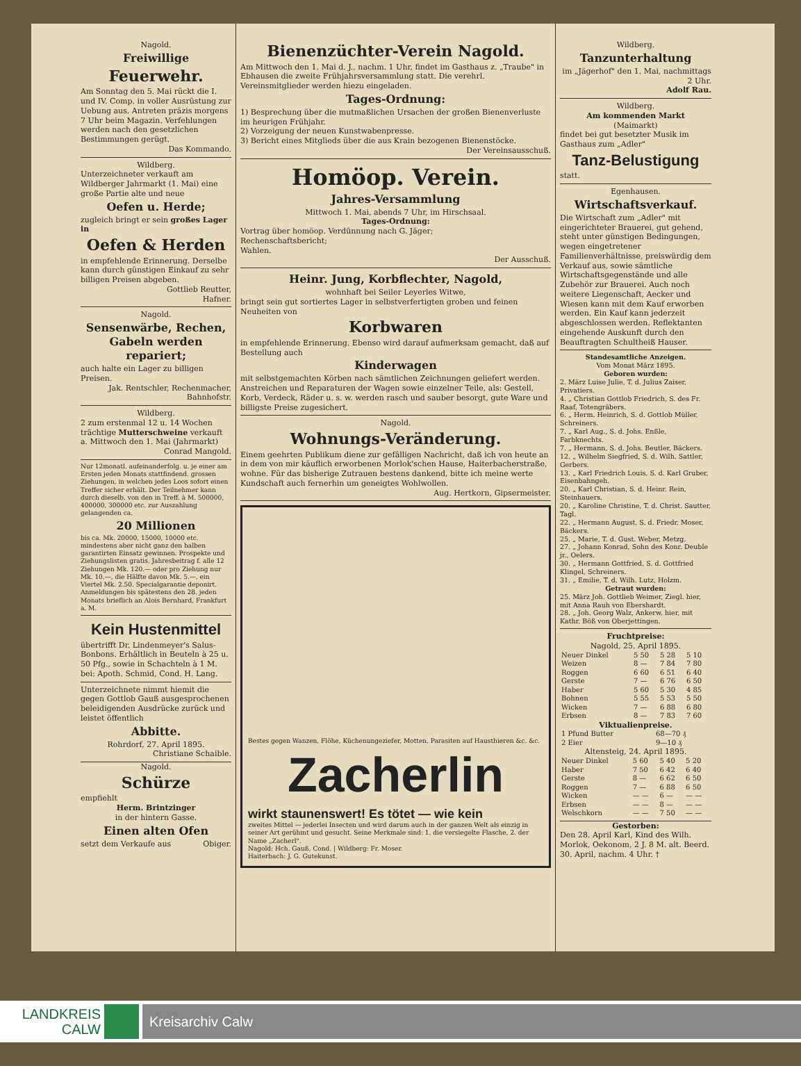Nagold.
Freiwillige
Feuerwehr.
Am Sonntag den 5. Mai rückt die I. und IV. Comp. in voller Ausrüstung zur Uebung aus. Antreten präzis morgens 7 Uhr beim Magazin. Verfehlungen werden nach den gesetzlichen Bestimmungen gerügt.
Das Kommando.
Wildberg.
Unterzeichneter verkauft am Wildberger Jahrmarkt (1. Mai) eine große Partie alte und neue
Oefen u. Herde;
zugleich bringt er sein großes Lager in
Oefen & Herden
in empfehlende Erinnerung. Derselbe kann durch günstigen Einkauf zu sehr billigen Preisen abgeben.
Gottlieb Reutter,
Hafner.
Nagold.
Sensenwärbe, Rechen, Gabeln werden repariert;
auch halte ein Lager zu billigen Preisen.
Jak. Rentschler, Rechenmacher, Bahnhofstr.
Wildberg.
2 zum erstenmal 12 u. 14 Wochen trächtige Mutterschweine verkauft a. Mittwoch den 1. Mai (Jahrmarkt)
Conrad Mangold.
Nur 12monatl. aufeinanderfolg. u. je einer am Ersten jeden Monats stattfindend. grossen Ziehungen, in welchen jedes Loos sofort einen Treffer sicher erhält. Der Teilnehmer kann durch dieselb. von den in Treff. à M. 500000, 400000, 300000 etc. zur Auszahlung gelangenden ca.
20 Millionen
bis ca. Mk. 20000, 15000, 10000 etc. mindestens aber nicht ganz den halben garantirten Einsatz gewinnen. Prospekte und Ziehungslisten gratis. Jahresbeitrag f. alle 12 Ziehungen Mk. 120.— oder pro Ziehung nur Mk. 10.—, die Hälfte davon Mk. 5.—, ein Viertel Mk. 2.50. Specialgarantie deponirt. Anmeldungen bis spätestens den 28. jeden Monats brieflich an Alois Bernhard, Frankfurt a. M.
Kein Hustenmittel
übertrifft Dr. Lindenmeyer's Salus-Bonbons. Erhältlich in Beuteln à 25 u. 50 Pfg., sowie in Schachteln à 1 M. bei: Apoth. Schmid, Cond. H. Lang.
Unterzeichnete nimmt hiemit die gegen Gottlob Gauß ausgesprochenen beleidigenden Ausdrücke zurück und leistet öffentlich
Abbitte.
Rohrdorf, 27. April 1895.
Christiane Schaible.
Nagold.
Schürze
empfiehlt
Herm. Brintzinger
in der hintern Gasse.
Einen alten Ofen
setzt dem Verkaufe aus Obiger.
Bienenzüchter-Verein Nagold.
Am Mittwoch den 1. Mai d. J., nachm. 1 Uhr, findet im Gasthaus z. „Traube" in Ebhausen die zweite Frühjahrsversammlung statt. Die verehrl. Vereinsmitglieder werden hiezu eingeladen.
Tages-Ordnung:
1) Besprechung über die mutmaßlichen Ursachen der großen Bienenverluste im heurigen Frühjahr.
2) Vorzeigung der neuen Kunstwabenpresse.
3) Bericht eines Mitglieds über die aus Krain bezogenen Bienenstöcke.
Der Vereinsausschuß.
Homöop. Verein.
Jahres-Versammlung
Mittwoch 1. Mai, abends 7 Uhr, im Hirschsaal.
Tages-Ordnung:
Vortrag über homöop. Verdünnung nach G. Jäger;
Rechenschaftsbericht;
Wahlen.
Der Ausschuß.
Heinr. Jung, Korbflechter, Nagold,
wohnhaft bei Seiler Leyerles Witwe,
bringt sein gut sortiertes Lager in selbstverfertigten groben und feinen Neuheiten von
Korbwaren
in empfehlende Erinnerung. Ebenso wird darauf aufmerksam gemacht, daß auf Bestellung auch
Kinderwagen
mit selbstgemachten Körben nach sämtlichen Zeichnungen geliefert werden. Anstreichen und Reparaturen der Wagen sowie einzelner Teile, als: Gestell, Korb, Verdeck, Räder u. s. w. werden rasch und sauber besorgt, gute Ware und billigste Preise zugesichert.
Nagold.
Wohnungs-Veränderung.
Einem geehrten Publikum diene zur gefälligen Nachricht, daß ich von heute an in dem von mir käuflich erworbenen Morlok'schen Hause, Haiterbacherstraße, wohne. Für das bisherige Zutrauen bestens dankend, bitte ich meine werte Kundschaft auch fernerhin um geneigtes Wohlwollen.
Aug. Hertkorn, Gipsermeister.
Bestes gegen Wanzen, Flöhe, Küchenungeziefer, Motten, Parasiten auf Hausthieren &c. &c.
Zacherlin
wirkt staunenswert! Es tötet — wie kein
zweites Mittel — jederlei Insecten und wird darum auch in der ganzen Welt als einzig in seiner Art gerühmt und gesucht. Seine Merkmale sind: 1. die versiegelte Flasche, 2. der Name „Zacherl".
Nagold: Hch. Gauß, Cond. | Wildberg: Fr. Moser.
Haiterbach: J. G. Gutekunst.
Wildberg.
Tanzunterhaltung
im „Jägerhof" den 1. Mai, nachmittags 2 Uhr.
Adolf Rau.
Wildberg.
Am kommenden Markt
(Maimarkt)
findet bei gut besetzter Musik im Gasthaus zum „Adler"
Tanz-Belustigung
statt.
Egenhausen.
Wirtschaftsverkauf.
Die Wirtschaft zum „Adler" mit eingerichteter Brauerei, gut gehend, steht unter günstigen Bedingungen, wegen eingetretener Familienverhältnisse, preiswürdig dem Verkauf aus, sowie sämtliche Wirtschaftsgegenstände und alle Zubehör zur Brauerei. Auch noch weitere Liegenschaft, Aecker und Wiesen kann mit dem Kauf erworben werden. Ein Kauf kann jederzeit abgeschlossen werden. Reflektanten eingehende Auskunft durch den Beauftragten Schultheiß Hauser.
Standesamtliche Anzeigen.
Vom Monat März 1895.
Geboren wurden:
2. März Luise Julie, T. d. Julius Zaiser, Privatiers.
4. „ Christian Gottlob Friedrich, S. des Fr. Raaf, Totengräbers.
6. „ Herm. Heinrich, S. d. Gottlob Müller, Schreiners.
7. „ Karl Aug., S. d. Johs. Enßle, Farbknechts.
7. „ Hermann, S. d. Johs. Beutler, Bäckers.
12. „ Wilhelm Siegfried, S. d. Wilh. Sattler, Gerbers.
13. „ Karl Friedrich Louis, S. d. Karl Gruber, Eisenbahngeh.
20. „ Karl Christian, S. d. Heinr. Rein, Steinhauers.
20. „ Karoline Christine, T. d. Christ. Sautter, Tagl.
22. „ Hermann August, S. d. Friedr. Moser, Bäckers.
25. „ Marie, T. d. Gust. Weber, Metzg.
27. „ Johann Konrad, Sohn des Konr. Deuble jr., Oelers.
30. „ Hermann Gottfried, S. d. Gottfried Klingel, Schreiners.
31. „ Emilie, T. d. Wilh. Lutz, Holzm.
Getraut wurden:
25. März Joh. Gottlieb Weimer, Ziegl. hier, mit Anna Rauh von Ebershardt.
28. „ Joh. Georg Walz, Ankerw. hier, mit Kathr. Böß von Oberjettingen.
Fruchtpreise:
Nagold, 25. April 1895.
| Neuer Dinkel | 5 50 | 5 28 | 5 10 |
| Weizen | 8 — | 7 84 | 7 80 |
| Roggen | 6 60 | 6 51 | 6 40 |
| Gerste | 7 — | 6 76 | 6 50 |
| Haber | 5 60 | 5 30 | 4 85 |
| Bohnen | 5 55 | 5 53 | 5 50 |
| Wicken | 7 — | 6 88 | 6 80 |
| Erbsen | 8 — | 7 83 | 7 60 |
Viktualienpreise.
| 1 Pfund Butter | 68—70 ₰ |
| 2 Eier | 9—10 ₰ |
Altensteig, 24. April 1895.
| Neuer Dinkel | 5 60 | 5 40 | 5 20 |
| Haber | 7 50 | 6 42 | 6 40 |
| Gerste | 8 — | 6 62 | 6 50 |
| Roggen | 7 — | 6 88 | 6 50 |
| Wicken | — — | 6 — | — — |
| Erbsen | — — | 8 — | — — |
| Welschkorn | — — | 7 50 | — — |
Gestorben:
Den 28. April Karl, Kind des Wilh. Morlok, Oekonom, 2 J. 8 M. alt. Beerd. 30. April, nachm. 4 Uhr. †
LANDKREIS
CALW
Kreisarchiv Calw